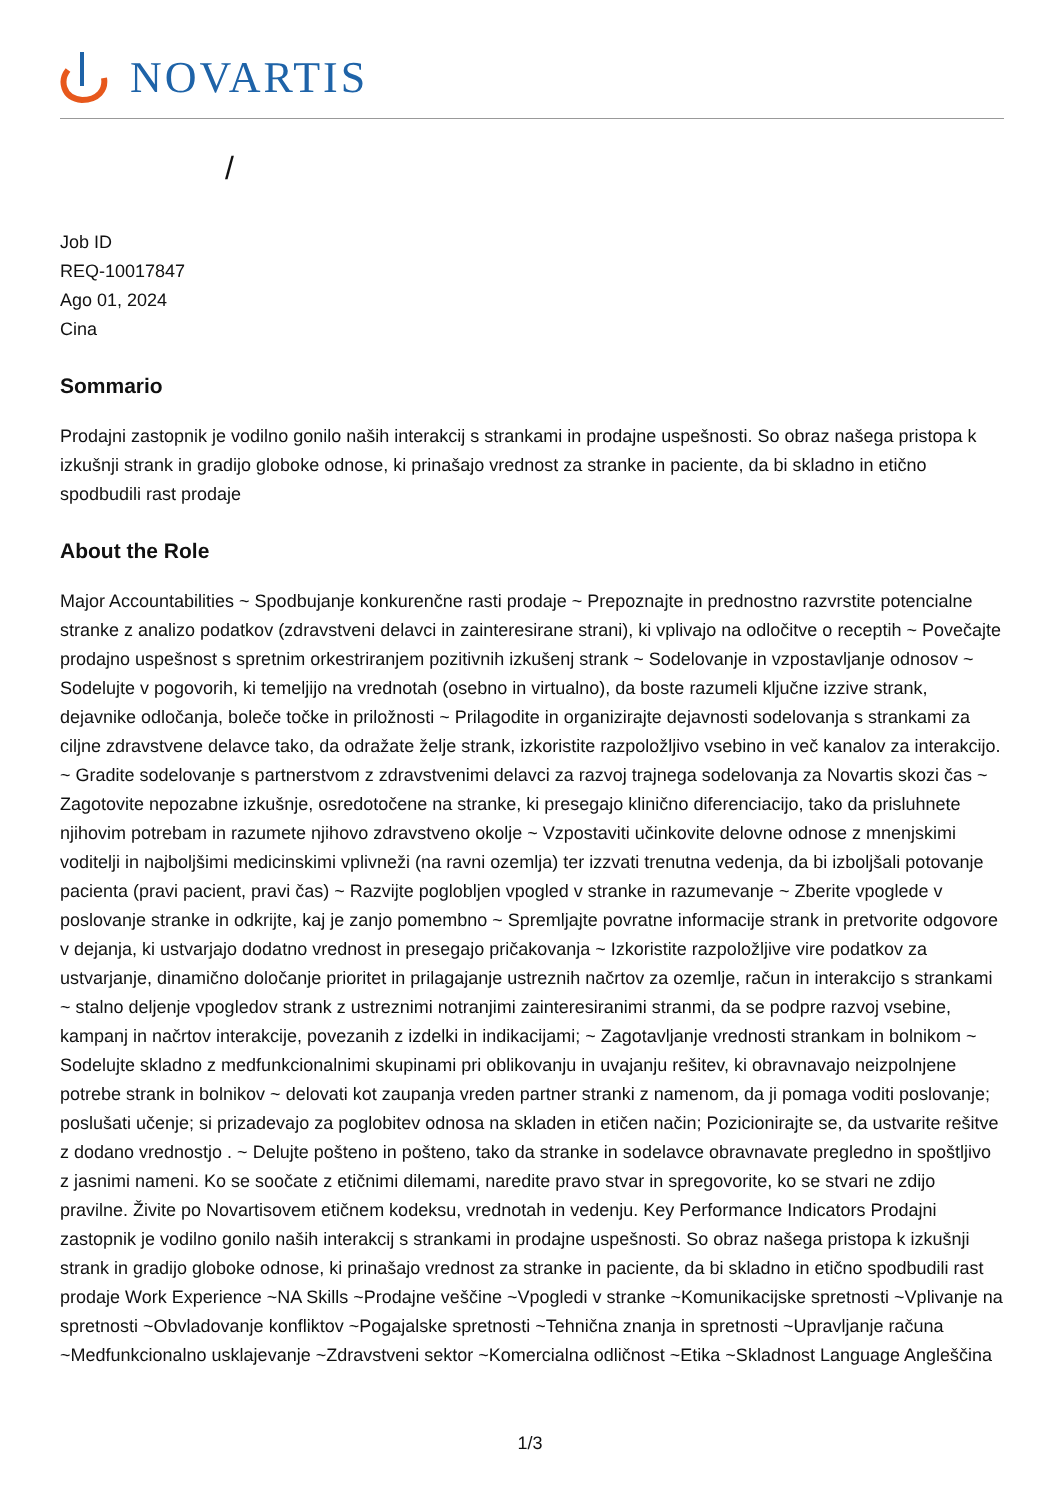NOVARTIS
/
Job ID
REQ-10017847
Ago 01, 2024
Cina
Sommario
Prodajni zastopnik je vodilno gonilo naših interakcij s strankami in prodajne uspešnosti. So obraz našega pristopa k izkušnji strank in gradijo globoke odnose, ki prinašajo vrednost za stranke in paciente, da bi skladno in etično spodbudili rast prodaje
About the Role
Major Accountabilities ~ Spodbujanje konkurenčne rasti prodaje ~ Prepoznajte in prednostno razvrstite potencialne stranke z analizo podatkov (zdravstveni delavci in zainteresirane strani), ki vplivajo na odločitve o receptih ~ Povečajte prodajno uspešnost s spretnim orkestriranjem pozitivnih izkušenj strank ~ Sodelovanje in vzpostavljanje odnosov ~ Sodelujte v pogovorih, ki temeljijo na vrednotah (osebno in virtualno), da boste razumeli ključne izzive strank, dejavnike odločanja, boleče točke in priložnosti ~ Prilagodite in organizirajte dejavnosti sodelovanja s strankami za ciljne zdravstvene delavce tako, da odražate želje strank, izkoristite razpoložljivo vsebino in več kanalov za interakcijo. ~ Gradite sodelovanje s partnerstvom z zdravstvenimi delavci za razvoj trajnega sodelovanja za Novartis skozi čas ~ Zagotovite nepozabne izkušnje, osredotočene na stranke, ki presegajo klinično diferenciacijo, tako da prisluhnete njihovim potrebam in razumete njihovo zdravstveno okolje ~ Vzpostaviti učinkovite delovne odnose z mnenjskimi voditelji in najboljšimi medicinskimi vplivneži (na ravni ozemlja) ter izzvati trenutna vedenja, da bi izboljšali potovanje pacienta (pravi pacient, pravi čas) ~ Razvijte poglobljen vpogled v stranke in razumevanje ~ Zberite vpoglede v poslovanje stranke in odkrijte, kaj je zanjo pomembno ~ Spremljajte povratne informacije strank in pretvorite odgovore v dejanja, ki ustvarjajo dodatno vrednost in presegajo pričakovanja ~ Izkoristite razpoložljive vire podatkov za ustvarjanje, dinamično določanje prioritet in prilagajanje ustreznih načrtov za ozemlje, račun in interakcijo s strankami ~ stalno deljenje vpogledov strank z ustreznimi notranjimi zainteresiranimi stranmi, da se podpre razvoj vsebine, kampanj in načrtov interakcije, povezanih z izdelki in indikacijami; ~ Zagotavljanje vrednosti strankam in bolnikom ~ Sodelujte skladno z medfunkcionalnimi skupinami pri oblikovanju in uvajanju rešitev, ki obravnavajo neizpolnjene potrebe strank in bolnikov ~ delovati kot zaupanja vreden partner stranki z namenom, da ji pomaga voditi poslovanje; poslušati učenje; si prizadevajo za poglobitev odnosa na skladen in etičen način; Pozicionirajte se, da ustvarite rešitve z dodano vrednostjo . ~ Delujte pošteno in pošteno, tako da stranke in sodelavce obravnavate pregledno in spoštljivo z jasnimi nameni. Ko se soočate z etičnimi dilemami, naredite pravo stvar in spregovorite, ko se stvari ne zdijo pravilne. Živite po Novartisovem etičnem kodeksu, vrednotah in vedenju. Key Performance Indicators Prodajni zastopnik je vodilno gonilo naših interakcij s strankami in prodajne uspešnosti. So obraz našega pristopa k izkušnji strank in gradijo globoke odnose, ki prinašajo vrednost za stranke in paciente, da bi skladno in etično spodbudili rast prodaje Work Experience ~NA Skills ~Prodajne veščine ~Vpogledi v stranke ~Komunikacijske spretnosti ~Vplivanje na spretnosti ~Obvladovanje konfliktov ~Pogajalske spretnosti ~Tehnična znanja in spretnosti ~Upravljanje računa ~Medfunkcionalno usklajevanje ~Zdravstveni sektor ~Komercialna odličnost ~Etika ~Skladnost Language Angleščina
1/3